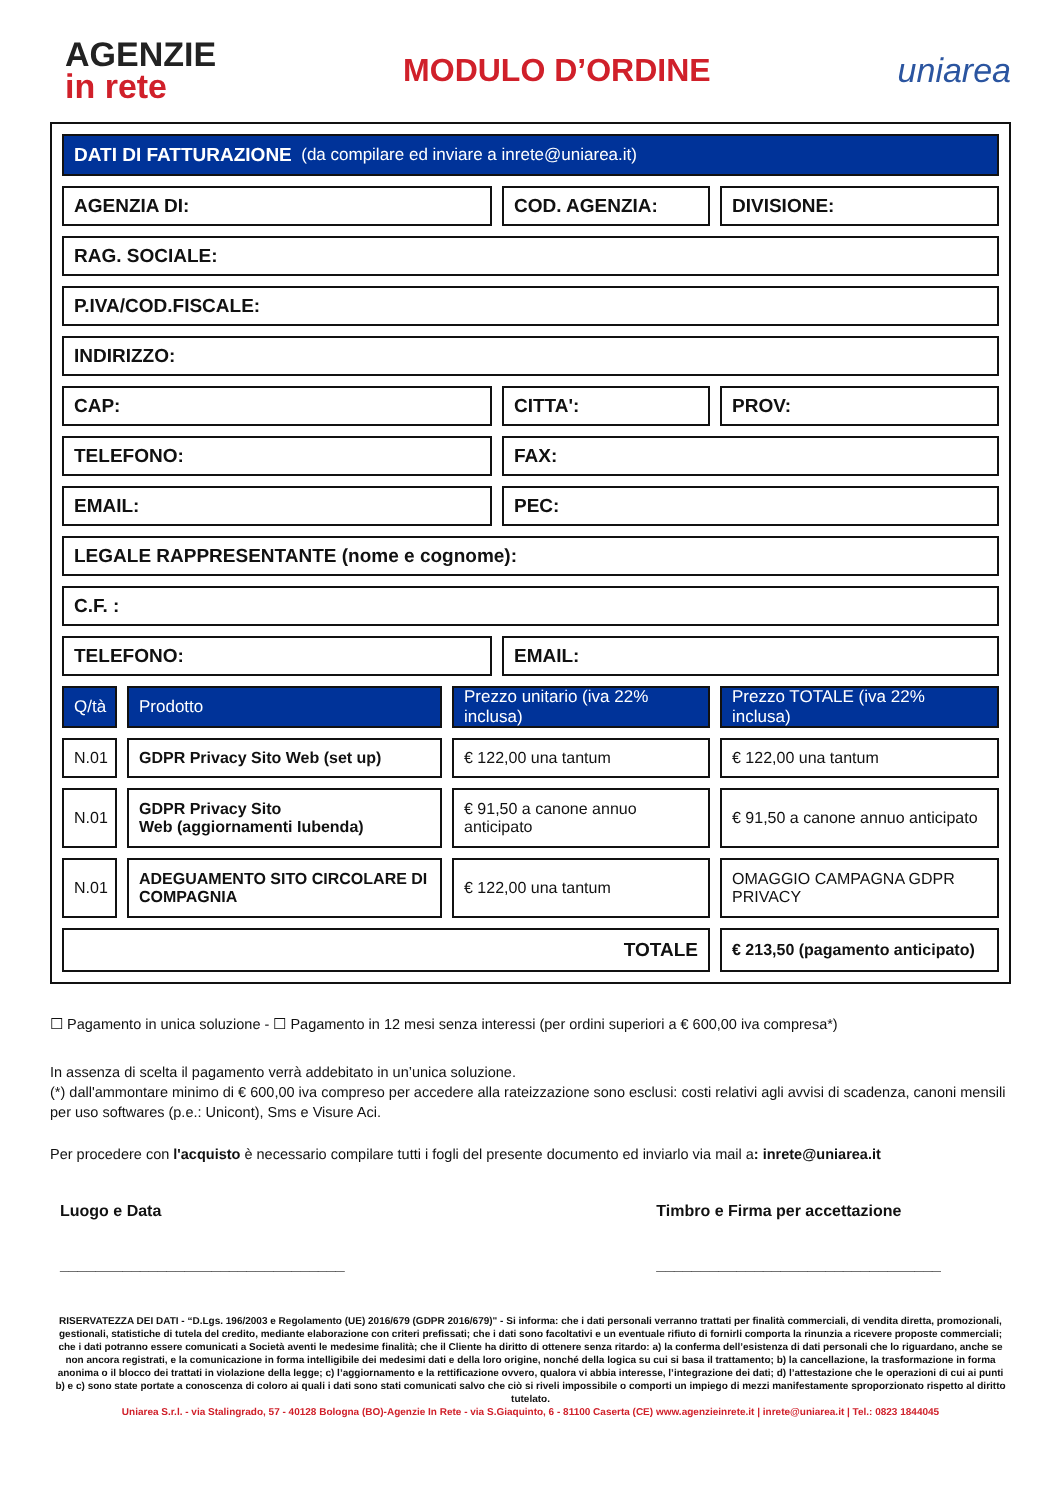AGENZIE
in rete
MODULO D’ORDINE uniarea
DATI DI FATTURAZIONE (da compilare ed inviare a inrete@uniarea.it)
AGENZIA DI: COD. AGENZIA: DIVISIONE:
RAG. SOCIALE:
P.IVA/COD.FISCALE:
INDIRIZZO:
CAP: CITTA': PROV:
TELEFONO: FAX:
EMAIL: PEC:
LEGALE RAPPRESENTANTE (nome e cognome):
C.F. :
TELEFONO: EMAIL:
Q/tà Prodotto Prezzo unitario (iva 22% inclusa)
Prezzo TOTALE (iva 22% inclusa)
N.01 GDPR Privacy Sito Web (set up) € 122,00 una tantum € 122,00 una tantum
N.01 GDPR Privacy Sito
Web (aggiornamenti Iubenda)
€ 91,50 a canone annuo anticipato
€ 91,50 a canone annuo anticipato
N.01 ADEGUAMENTO SITO CIRCOLARE DI COMPAGNIA
€ 122,00 una tantum OMAGGIO CAMPAGNA GDPR PRIVACY
TOTALE
€ 213,50 (pagamento anticipato)
☐ Pagamento in unica soluzione - ☐ Pagamento in 12 mesi senza interessi (per ordini superiori a € 600,00 iva compresa*)
In assenza di scelta il pagamento verrà addebitato in un’unica soluzione.
(*) dall'ammontare minimo di € 600,00 iva compreso per accedere alla rateizzazione sono esclusi: costi relativi agli avvisi di scadenza, canoni mensili per uso softwares (p.e.: Unicont), Sms e Visure Aci.
Per procedere con l'acquisto è necessario compilare tutti i fogli del presente documento ed inviarlo via mail a: inrete@uniarea.it
Luogo e Data
________________________________
Timbro e Firma per accettazione
________________________________
RISERVATEZZA DEI DATI - “D.Lgs. 196/2003 e Regolamento (UE) 2016/679 (GDPR 2016/679)" - Si informa: che i dati personali verranno trattati per finalità commerciali, di vendita diretta, promozionali, gestionali, statistiche di tutela del credito, mediante elaborazione con criteri prefissati; che i dati sono facoltativi e un eventuale rifiuto di fornirli comporta la rinunzia a ricevere proposte commerciali; che i dati potranno essere comunicati a Società aventi le medesime finalità; che il Cliente ha diritto di ottenere senza ritardo: a) la conferma dell’esistenza di dati personali che lo riguardano, anche se non ancora registrati, e la comunicazione in forma intelligibile dei medesimi dati e della loro origine, nonché della logica su cui si basa il trattamento; b) la cancellazione, la trasformazione in forma anonima o il blocco dei trattati in violazione della legge; c) l’aggiornamento e la rettificazione ovvero, qualora vi abbia interesse, l’integrazione dei dati; d) l’attestazione che le operazioni di cui ai punti b) e c) sono state portate a conoscenza di coloro ai quali i dati sono stati comunicati salvo che ciò si riveli impossibile o comporti un impiego di mezzi manifestamente sproporzionato rispetto al diritto tutelato.
Uniarea S.r.l. - via Stalingrado, 57 - 40128 Bologna (BO)-Agenzie In Rete - via S.Giaquinto, 6 - 81100 Caserta (CE) www.agenzieinrete.it | inrete@uniarea.it | Tel.: 0823 1844045